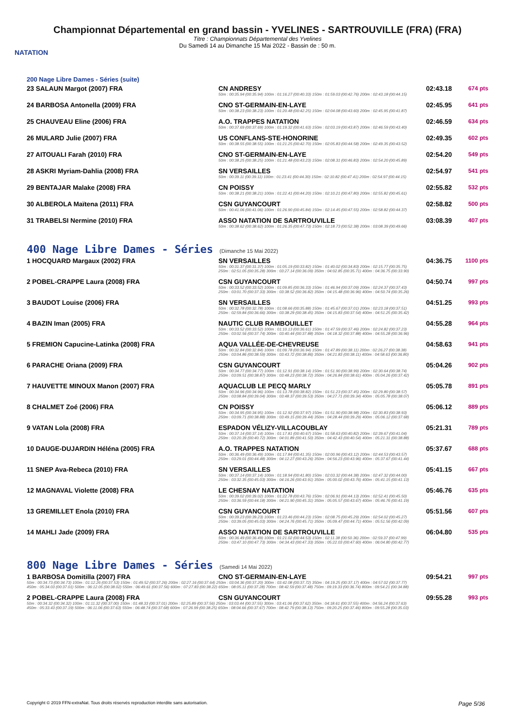NATATION
Championnat Départemental en grand bassin - YVELINES - SARTROUVILLE (FRA) (FRA)
Titre : Championnats Départemental des Yvelines
Du Samedi 14 au Dimanche 15 Mai 2022 - Bassin de : 50 m.
200 Nage Libre Dames - Séries (suite)
| 23 SALAUN Margot (2007) FRA | CN ANDRESY | 02:43.18 | 674 pts |
| | 50m : 00:35.94 (00:35.94) 100m : 01:16.27 (00:40.33) 150m : 01:59.03 (00:42.76) 200m : 02:43.18 (00:44.15) | | |
| 24 BARBOSA Antonella (2009) FRA | CNO ST-GERMAIN-EN-LAYE | 02:45.95 | 641 pts |
| | 50m : 00:38.23 (00:38.23) 100m : 01:20.48 (00:42.25) 150m : 02:04.08 (00:43.60) 200m : 02:45.95 (00:41.87) | | |
| 25 CHAUVEAU Eline (2006) FRA | A.O. TRAPPES NATATION | 02:46.59 | 634 pts |
| | 50m : 00:37.69 (00:37.69) 100m : 01:19.32 (00:41.63) 150m : 02:03.19 (00:43.87) 200m : 02:46.59 (00:43.40) | | |
| 26 MULARD Julie (2007) FRA | US CONFLANS-STE-HONORINE | 02:49.35 | 602 pts |
| | 50m : 00:38.55 (00:38.55) 100m : 01:21.25 (00:42.70) 150m : 02:05.83 (00:44.58) 200m : 02:49.35 (00:43.52) | | |
| 27 AITOUALI Farah (2010) FRA | CNO ST-GERMAIN-EN-LAYE | 02:54.20 | 549 pts |
| | 50m : 00:38.25 (00:38.25) 100m : 01:21.48 (00:43.23) 150m : 02:08.31 (00:46.83) 200m : 02:54.20 (00:45.89) | | |
| 28 ASKRI Myriam-Dahlia (2008) FRA | SN VERSAILLES | 02:54.97 | 541 pts |
| | 50m : 00:39.11 (00:39.11) 100m : 01:23.41 (00:44.30) 150m : 02:10.82 (00:47.41) 200m : 02:54.97 (00:44.15) | | |
| 29 BENTAJAR Malake (2008) FRA | CN POISSY | 02:55.82 | 532 pts |
| | 50m : 00:38.21 (00:38.21) 100m : 01:22.41 (00:44.20) 150m : 02:10.21 (00:47.80) 200m : 02:55.82 (00:45.61) | | |
| 30 ALBEROLA Maïtena (2011) FRA | CSN GUYANCOURT | 02:58.82 | 500 pts |
| | 50m : 00:41.06 (00:41.06) 100m : 01:26.90 (00:45.84) 150m : 02:14.45 (00:47.55) 200m : 02:58.82 (00:44.37) | | |
| 31 TRABELSI Nermine (2010) FRA | ASSO NATATION DE SARTROUVILLE | 03:08.39 | 407 pts |
| | 50m : 00:38.62 (00:38.62) 100m : 01:26.35 (00:47.73) 150m : 02:18.73 (00:52.38) 200m : 03:08.39 (00:49.66) | | |
400 Nage Libre Dames - Séries (Dimanche 15 Mai 2022)
| 1 HOCQUARD Margaux (2002) FRA | SN VERSAILLES | 04:36.75 | 1100 pts |
| | 50m : 00:31.37 (00:31.37) 100m : 01:05.19 (00:33.82) 150m : 01:40.02 (00:34.83) 200m : 02:15.77 (00:35.75) 250m : 02:51.05 (00:35.28) 300m : 03:27.14 (00:36.09) 350m : 04:02.85 (00:35.71) 400m : 04:36.75 (00:33.90) | | |
| 2 POBEL-CRAPPE Laura (2008) FRA | CSN GUYANCOURT | 04:50.74 | 997 pts |
| | 50m : 00:33.52 (00:33.52) 100m : 01:09.85 (00:36.33) 150m : 01:46.94 (00:37.09) 200m : 02:24.37 (00:37.43) 250m : 03:01.70 (00:37.33) 300m : 03:38.52 (00:36.82) 350m : 04:15.48 (00:36.96) 400m : 04:50.74 (00:35.26) | | |
| 3 BAUDOT Louise (2006) FRA | SN VERSAILLES | 04:51.25 | 993 pts |
| | 50m : 00:32.78 (00:32.78) 100m : 01:08.66 (00:35.88) 150m : 01:45.67 (00:37.01) 200m : 02:23.18 (00:37.51) 250m : 02:59.84 (00:36.66) 300m : 03:38.29 (00:38.45) 350m : 04:15.83 (00:37.54) 400m : 04:51.25 (00:35.42) | | |
| 4 BAZIN Iman (2005) FRA | NAUTIC CLUB RAMBOUILLET | 04:55.28 | 964 pts |
| | 50m : 00:33.52 (00:33.52) 100m : 01:10.13 (00:36.61) 150m : 01:47.59 (00:37.46) 200m : 02:24.82 (00:37.23) 250m : 03:02.56 (00:37.74) 300m : 03:40.44 (00:37.88) 350m : 04:18.32 (00:37.88) 400m : 04:55.28 (00:36.96) | | |
| 5 FREMION Capucine-Latinka (2008) FRA | AQUA VALLÉE-DE-CHEVREUSE | 04:58.63 | 941 pts |
| | 50m : 00:32.84 (00:32.84) 100m : 01:09.78 (00:36.94) 150m : 01:47.89 (00:38.11) 200m : 02:26.27 (00:38.38) 250m : 03:04.86 (00:38.59) 300m : 03:43.72 (00:38.86) 350m : 04:21.83 (00:38.11) 400m : 04:58.63 (00:36.80) | | |
| 6 PARACHE Oriana (2009) FRA | CSN GUYANCOURT | 05:04.26 | 902 pts |
| | 50m : 00:34.77 (00:34.77) 100m : 01:12.91 (00:38.14) 150m : 01:51.90 (00:38.99) 200m : 02:30.64 (00:38.74) 250m : 03:09.51 (00:38.87) 300m : 03:48.23 (00:38.72) 350m : 04:26.84 (00:38.61) 400m : 05:04.26 (00:37.42) | | |
| 7 HAUVETTE MINOUX Manon (2007) FRA | AQUACLUB LE PECQ MARLY | 05:05.78 | 891 pts |
| | 50m : 00:34.96 (00:34.96) 100m : 01:13.78 (00:38.82) 150m : 01:51.23 (00:37.45) 200m : 02:29.80 (00:38.57) 250m : 03:08.84 (00:39.04) 300m : 03:48.37 (00:39.53) 350m : 04:27.71 (00:39.34) 400m : 05:05.78 (00:38.07) | | |
| 8 CHALMET Zoé (2006) FRA | CN POISSY | 05:06.12 | 889 pts |
| | 50m : 00:34.95 (00:34.95) 100m : 01:12.92 (00:37.97) 150m : 01:51.90 (00:38.98) 200m : 02:30.83 (00:38.93) 250m : 03:09.71 (00:38.88) 300m : 03:49.15 (00:39.44) 350m : 04:28.44 (00:39.29) 400m : 05:06.12 (00:37.68) | | |
| 9 VATAN Lola (2008) FRA | ESPADON VÉLIZY-VILLACOUBLAY | 05:21.31 | 789 pts |
| | 50m : 00:37.14 (00:37.14) 100m : 01:17.81 (00:40.67) 150m : 01:58.63 (00:40.82) 200m : 02:39.67 (00:41.04) 250m : 03:20.39 (00:40.72) 300m : 04:01.89 (00:41.50) 350m : 04:42.43 (00:40.54) 400m : 05:21.31 (00:38.88) | | |
| 10 DAUGE-DUJARDIN Héléna (2005) FRA | A.O. TRAPPES NATATION | 05:37.67 | 688 pts |
| | 50m : 00:36.49 (00:36.49) 100m : 01:17.84 (00:41.35) 150m : 02:00.96 (00:43.12) 200m : 02:44.53 (00:43.57) 250m : 03:29.01 (00:44.48) 300m : 04:12.27 (00:43.26) 350m : 04:56.23 (00:43.96) 400m : 05:37.67 (00:41.44) | | |
| 11 SNEP Ava-Rebeca (2010) FRA | SN VERSAILLES | 05:41.15 | 667 pts |
| | 50m : 00:37.14 (00:37.14) 100m : 01:18.94 (00:41.80) 150m : 02:03.32 (00:44.38) 200m : 02:47.32 (00:44.00) 250m : 03:32.35 (00:45.03) 300m : 04:16.26 (00:43.91) 350m : 05:00.02 (00:43.76) 400m : 05:41.15 (00:41.13) | | |
| 12 MAGNAVAL Violette (2008) FRA | LE CHESNAY NATATION | 05:46.76 | 635 pts |
| | 50m : 00:39.02 (00:39.02) 100m : 01:22.78 (00:43.76) 150m : 02:06.91 (00:44.13) 200m : 02:52.41 (00:45.50) 250m : 03:36.59 (00:44.18) 300m : 04:21.90 (00:45.31) 350m : 05:05.57 (00:43.67) 400m : 05:46.76 (00:41.19) | | |
| 13 GREMILLET Enola (2010) FRA | CSN GUYANCOURT | 05:51.56 | 607 pts |
| | 50m : 00:39.23 (00:39.23) 100m : 01:23.46 (00:44.23) 150m : 02:08.75 (00:45.29) 200m : 02:54.02 (00:45.27) 250m : 03:39.05 (00:45.03) 300m : 04:24.76 (00:45.71) 350m : 05:09.47 (00:44.71) 400m : 05:51.56 (00:42.09) | | |
| 14 MAHLI Jade (2009) FRA | ASSO NATATION DE SARTROUVILLE | 06:04.80 | 535 pts |
| | 50m : 00:36.49 (00:36.49) 100m : 01:21.02 (00:44.53) 150m : 02:11.38 (00:50.36) 200m : 02:59.37 (00:47.99) 250m : 03:47.10 (00:47.73) 300m : 04:34.43 (00:47.33) 350m : 05:22.03 (00:47.60) 400m : 06:04.80 (00:42.77) | | |
800 Nage Libre Dames - Séries (Samedi 14 Mai 2022)
| 1 BARBOSA Domitilla (2007) FRA | CNO ST-GERMAIN-EN-LAYE | 09:54.21 | 997 pts |
| 50m : 00:34.73 (00:34.73) 100m : 01:12.26 (00:37.53) 150m : 01:49.52 (00:37.26) 200m : 02:27.16 (00:37.64) 250m : 03:04.36 (00:37.20) 300m : 03:42.08 (00:37.72) 350m : 04:19.25 (00:37.17) 400m : 04:57.02 (00:37.77) 450m : 05:34.03 (00:37.01) 500m : 06:12.05 (00:38.02) 550m : 06:49.61 (00:37.56) 600m : 07:27.83 (00:38.22) 650m : 08:05.11 (00:37.28) 700m : 08:42.59 (00:37.48) 750m : 09:19.33 (00:36.74) 800m : 09:54.21 (00:34.88) | | | |
| 2 POBEL-CRAPPE Laura (2008) FRA | CSN GUYANCOURT | 09:55.28 | 993 pts |
| 50m : 00:34.32 (00:34.32) 100m : 01:11.32 (00:37.00) 150m : 01:48.33 (00:37.01) 200m : 02:25.89 (00:37.56) 250m : 03:03.44 (00:37.55) 300m : 03:41.06 (00:37.62) 350m : 04:18.61 (00:37.55) 400m : 04:56.24 (00:37.63) 450m : 05:33.43 (00:37.19) 500m : 06:11.06 (00:37.63) 550m : 06:48.74 (00:37.68) 600m : 07:26.99 (00:38.25) 650m : 08:04.66 (00:37.67) 700m : 08:42.79 (00:38.13) 750m : 09:20.25 (00:37.46) 800m : 09:55.28 (00:35.03) | | | |
Copyright © 2019 FFN-extraNat. Tous droits réservés reproduction interdite sans autorisation. Page 5/36